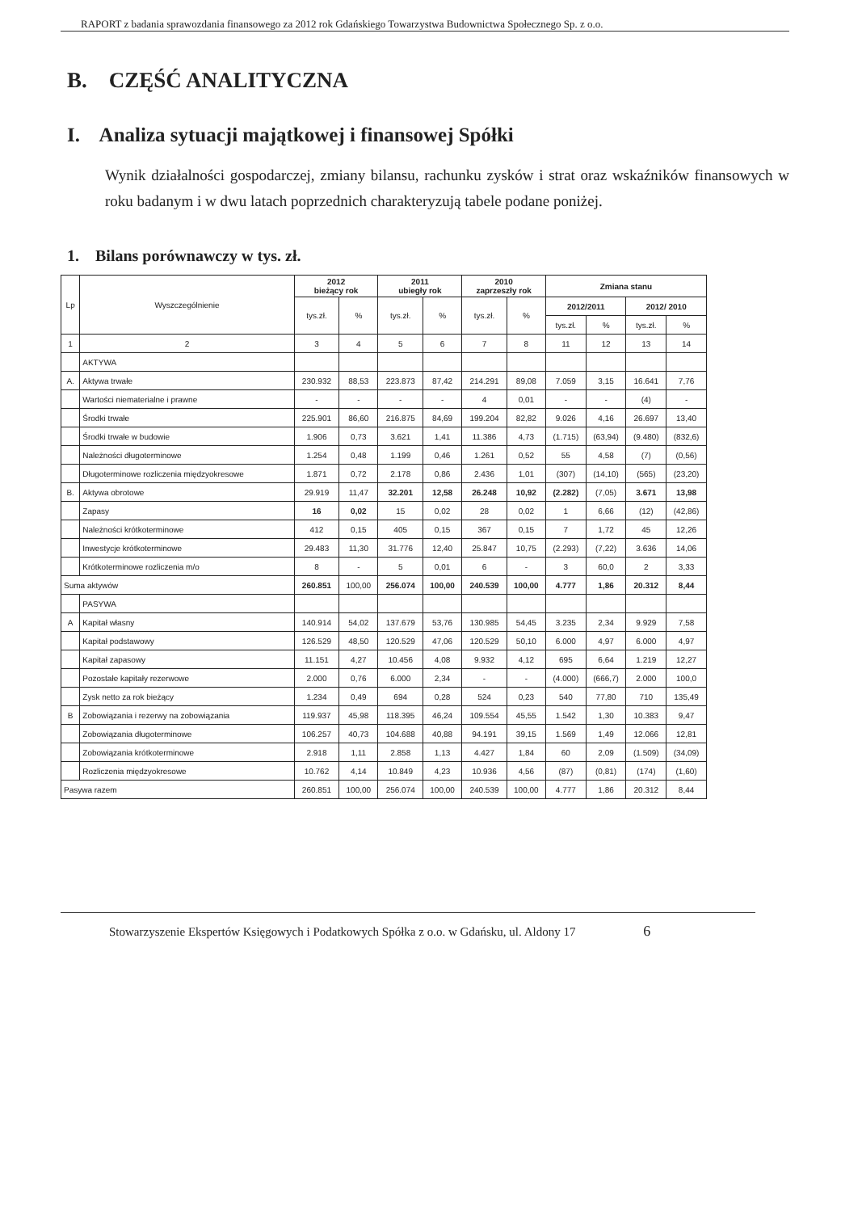RAPORT z badania sprawozdania finansowego za 2012 rok Gdańskiego Towarzystwa Budownictwa Społecznego Sp. z o.o.
B. CZĘŚĆ ANALITYCZNA
I. Analiza sytuacji majątkowej i finansowej Spółki
Wynik działalności gospodarczej, zmiany bilansu, rachunku zysków i strat oraz wskaźników finansowych w roku badanym i w dwu latach poprzednich charakteryzują tabele podane poniżej.
1. Bilans porównawczy w tys. zł.
| Lp | Wyszczególnienie | 2012 bieżący rok | | 2011 ubiegły rok | | 2010 zaprzeszły rok | | Zmiana stanu | | | |
| --- | --- | --- | --- | --- | --- | --- | --- | --- | --- | --- | --- |
| | | tys.zł. | % | tys.zł. | % | tys.zł. | % | 2012/2011 | | 2012/ 2010 | |
| | | | | | | | | tys.zł. | % | tys.zł. | % |
| 1 | 2 | 3 | 4 | 5 | 6 | 7 | 8 | 11 | 12 | 13 | 14 |
| | AKTYWA | | | | | | | | | | |
| A. | Aktywa trwałe | 230.932 | 88,53 | 223.873 | 87,42 | 214.291 | 89,08 | 7.059 | 3,15 | 16.641 | 7,76 |
| | Wartości niematerialne i prawne | - | - | - | - | 4 | 0,01 | - | - | (4) | - |
| | Środki trwałe | 225.901 | 86,60 | 216.875 | 84,69 | 199.204 | 82,82 | 9.026 | 4,16 | 26.697 | 13,40 |
| | Środki trwałe w budowie | 1.906 | 0,73 | 3.621 | 1,41 | 11.386 | 4,73 | (1.715) | (63,94) | (9.480) | (832,6) |
| | Należności długoterminowe | 1.254 | 0,48 | 1.199 | 0,46 | 1.261 | 0,52 | 55 | 4,58 | (7) | (0,56) |
| | Długoterminowe rozliczenia międzyokresowe | 1.871 | 0,72 | 2.178 | 0,86 | 2.436 | 1,01 | (307) | (14,10) | (565) | (23,20) |
| B. | Aktywa obrotowe | 29.919 | 11,47 | 32.201 | 12,58 | 26.248 | 10,92 | (2.282) | (7,05) | 3.671 | 13,98 |
| | Zapasy | 16 | 0,02 | 15 | 0,02 | 28 | 0,02 | 1 | 6,66 | (12) | (42,86) |
| | Należności krótkoterminowe | 412 | 0,15 | 405 | 0,15 | 367 | 0,15 | 7 | 1,72 | 45 | 12,26 |
| | Inwestycje krótkoterminowe | 29.483 | 11,30 | 31.776 | 12,40 | 25.847 | 10,75 | (2.293) | (7,22) | 3.636 | 14,06 |
| | Krótkoterminowe rozliczenia m/o | 8 | - | 5 | 0,01 | 6 | - | 3 | 60,0 | 2 | 3,33 |
| Suma aktywów | | 260.851 | 100,00 | 256.074 | 100,00 | 240.539 | 100,00 | 4.777 | 1,86 | 20.312 | 8,44 |
| | PASYWA | | | | | | | | | | |
| A | Kapitał własny | 140.914 | 54,02 | 137.679 | 53,76 | 130.985 | 54,45 | 3.235 | 2,34 | 9.929 | 7,58 |
| | Kapitał podstawowy | 126.529 | 48,50 | 120.529 | 47,06 | 120.529 | 50,10 | 6.000 | 4,97 | 6.000 | 4,97 |
| | Kapitał zapasowy | 11.151 | 4,27 | 10.456 | 4,08 | 9.932 | 4,12 | 695 | 6,64 | 1.219 | 12,27 |
| | Pozostałe kapitały rezerwowe | 2.000 | 0,76 | 6.000 | 2,34 | - | - | (4.000) | (666,7) | 2.000 | 100,0 |
| | Zysk netto za rok bieżący | 1.234 | 0,49 | 694 | 0,28 | 524 | 0,23 | 540 | 77,80 | 710 | 135,49 |
| B | Zobowiązania i rezerwy na zobowiązania | 119.937 | 45,98 | 118.395 | 46,24 | 109.554 | 45,55 | 1.542 | 1,30 | 10.383 | 9,47 |
| | Zobowiązania długoterminowe | 106.257 | 40,73 | 104.688 | 40,88 | 94.191 | 39,15 | 1.569 | 1,49 | 12.066 | 12,81 |
| | Zobowiązania krótkoterminowe | 2.918 | 1,11 | 2.858 | 1,13 | 4.427 | 1,84 | 60 | 2,09 | (1.509) | (34,09) |
| | Rozliczenia międzyokresowe | 10.762 | 4,14 | 10.849 | 4,23 | 10.936 | 4,56 | (87) | (0,81) | (174) | (1,60) |
| Pasywa razem | | 260.851 | 100,00 | 256.074 | 100,00 | 240.539 | 100,00 | 4.777 | 1,86 | 20.312 | 8,44 |
Stowarzyszenie Ekspertów Księgowych i Podatkowych Spółka z o.o. w Gdańsku, ul. Aldony 17 6